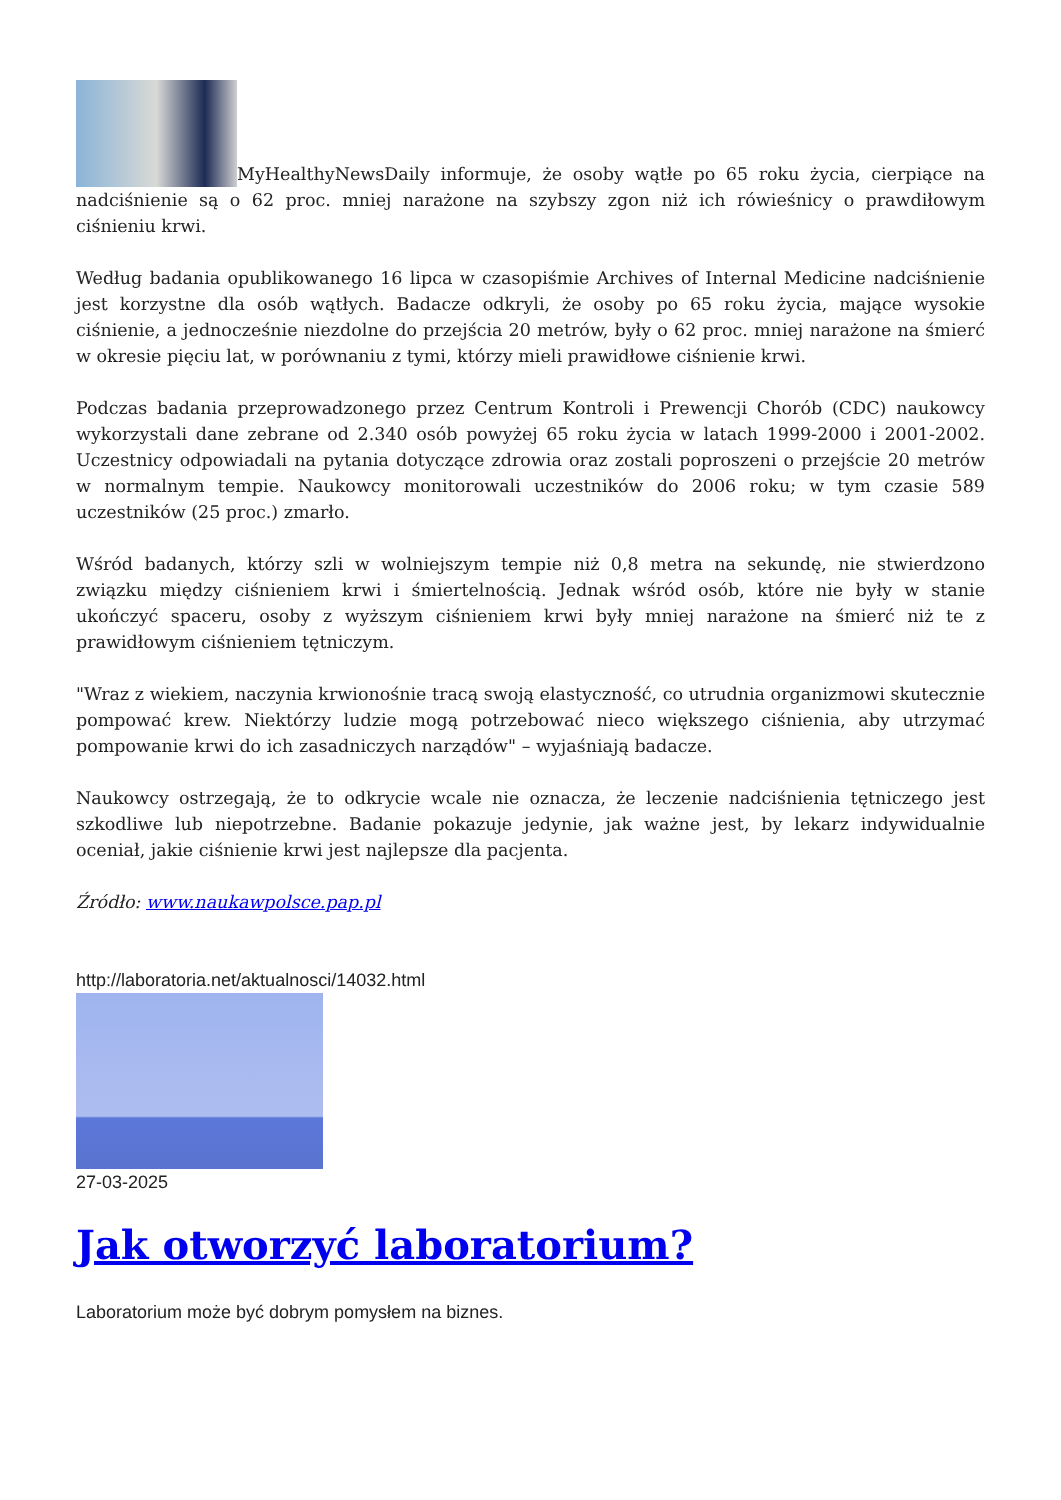MyHealthyNewsDaily informuje, że osoby wątłe po 65 roku życia, cierpiące na nadciśnienie są o 62 proc. mniej narażone na szybszy zgon niż ich rówieśnicy o prawdiłowym ciśnieniu krwi.
Według badania opublikowanego 16 lipca w czasopiśmie Archives of Internal Medicine nadciśnienie jest korzystne dla osób wątłych. Badacze odkryli, że osoby po 65 roku życia, mające wysokie ciśnienie, a jednocześnie niezdolne do przejścia 20 metrów, były o 62 proc. mniej narażone na śmierć w okresie pięciu lat, w porównaniu z tymi, którzy mieli prawidłowe ciśnienie krwi.
Podczas badania przeprowadzonego przez Centrum Kontroli i Prewencji Chorób (CDC) naukowcy wykorzystali dane zebrane od 2.340 osób powyżej 65 roku życia w latach 1999-2000 i 2001-2002. Uczestnicy odpowiadali na pytania dotyczące zdrowia oraz zostali poproszeni o przejście 20 metrów w normalnym tempie. Naukowcy monitorowali uczestników do 2006 roku; w tym czasie 589 uczestników (25 proc.) zmarło.
Wśród badanych, którzy szli w wolniejszym tempie niż 0,8 metra na sekundę, nie stwierdzono związku między ciśnieniem krwi i śmiertelnością. Jednak wśród osób, które nie były w stanie ukończyć spaceru, osoby z wyższym ciśnieniem krwi były mniej narażone na śmierć niż te z prawidłowym ciśnieniem tętniczym.
"Wraz z wiekiem, naczynia krwionośnie tracą swoją elastyczność, co utrudnia organizmowi skutecznie pompować krew. Niektórzy ludzie mogą potrzebować nieco większego ciśnienia, aby utrzymać pompowanie krwi do ich zasadniczych narządów" – wyjaśniają badacze.
Naukowcy ostrzegają, że to odkrycie wcale nie oznacza, że leczenie nadciśnienia tętniczego jest szkodliwe lub niepotrzebne. Badanie pokazuje jedynie, jak ważne jest, by lekarz indywidualnie oceniał, jakie ciśnienie krwi jest najlepsze dla pacjenta.
Źródło: www.naukawpolsce.pap.pl
http://laboratoria.net/aktualnosci/14032.html
27-03-2025
Jak otworzyć laboratorium?
Laboratorium może być dobrym pomysłem na biznes.